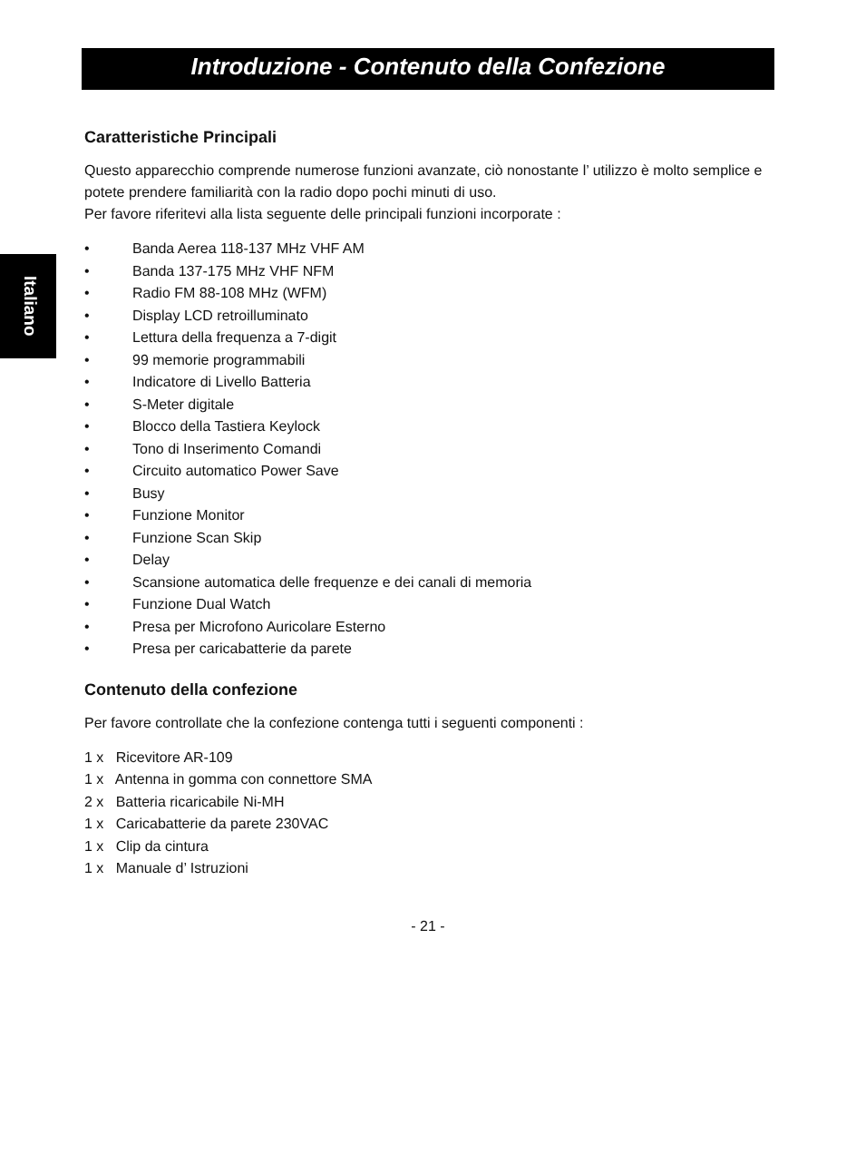Introduzione - Contenuto della Confezione
Italiano
Caratteristiche Principali
Questo apparecchio comprende numerose funzioni avanzate, ciò nonostante l’ utilizzo è molto semplice e potete prendere familiarità con la radio dopo pochi minuti di uso.
Per favore riferitevi alla lista seguente delle principali funzioni incorporate :
• Banda Aerea 118-137 MHz VHF AM
• Banda 137-175 MHz VHF NFM
• Radio FM 88-108 MHz (WFM)
• Display LCD retroilluminato
• Lettura della frequenza a 7-digit
• 99 memorie programmabili
• Indicatore di Livello Batteria
• S-Meter digitale
• Blocco della Tastiera Keylock
• Tono di Inserimento Comandi
• Circuito automatico Power Save
• Busy
• Funzione Monitor
• Funzione Scan Skip
• Delay
• Scansione automatica delle frequenze e dei canali di memoria
• Funzione Dual Watch
• Presa per Microfono Auricolare Esterno
• Presa per caricabatterie da parete
Contenuto della confezione
Per favore controllate che la confezione contenga tutti i seguenti componenti :
1 x Ricevitore AR-109
1 x Antenna in gomma con connettore SMA
2 x Batteria ricaricabile Ni-MH
1 x Caricabatterie da parete 230VAC
1 x Clip da cintura
1 x Manuale d’ Istruzioni
- 21 -